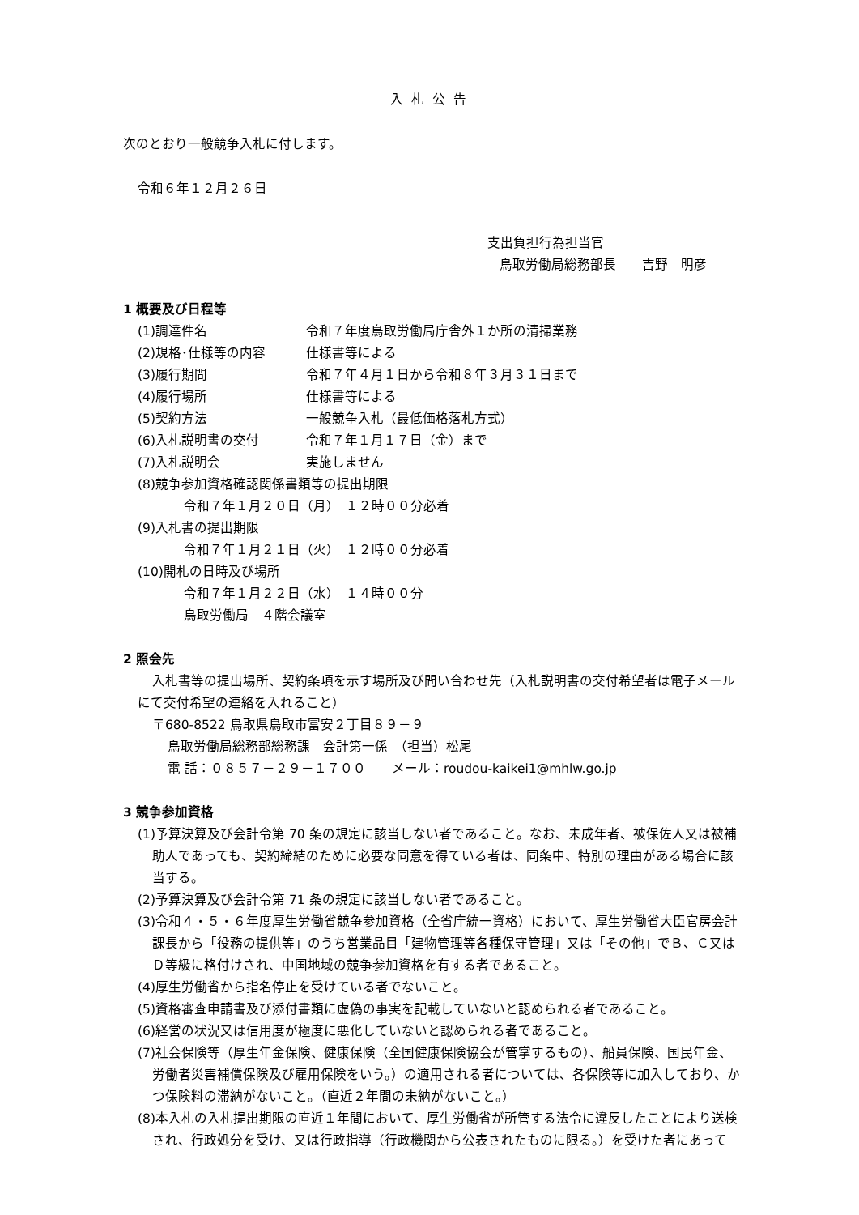入札公告
次のとおり一般競争入札に付します。
令和６年１２月２６日
支出負担行為担当官
鳥取労働局総務部長　　吉野　明彦
1 概要及び日程等
(1)調達件名 令和７年度鳥取労働局庁舎外１か所の清掃業務
(2)規格･仕様等の内容 仕様書等による
(3)履行期間 令和７年４月１日から令和８年３月３１日まで
(4)履行場所 仕様書等による
(5)契約方法 一般競争入札（最低価格落札方式）
(6)入札説明書の交付 令和７年１月１７日（金）まで
(7)入札説明会 実施しません
(8)競争参加資格確認関係書類等の提出期限
令和７年１月２０日（月）　１２時００分必着
(9)入札書の提出期限
令和７年１月２１日（火）　１２時００分必着
(10)開札の日時及び場所
令和７年１月２２日（水）　１４時００分
鳥取労働局　４階会議室
2 照会先
入札書等の提出場所、契約条項を示す場所及び問い合わせ先（入札説明書の交付希望者は電子メールにて交付希望の連絡を入れること）
〒680-8522 鳥取県鳥取市富安２丁目８９－９
鳥取労働局総務部総務課　会計第一係　（担当）松尾
電 話：０８５７－２９－１７００　　メール：roudou-kaikei1@mhlw.go.jp
3 競争参加資格
(1)予算決算及び会計令第 70 条の規定に該当しない者であること。なお、未成年者、被保佐人又は被補助人であっても、契約締結のために必要な同意を得ている者は、同条中、特別の理由がある場合に該当する。
(2)予算決算及び会計令第 71 条の規定に該当しない者であること。
(3)令和４・５・６年度厚生労働省競争参加資格（全省庁統一資格）において、厚生労働省大臣官房会計課長から「役務の提供等」のうち営業品目「建物管理等各種保守管理」又は「その他」でＢ、Ｃ又はＤ等級に格付けされ、中国地域の競争参加資格を有する者であること。
(4)厚生労働省から指名停止を受けている者でないこと。
(5)資格審査申請書及び添付書類に虚偽の事実を記載していないと認められる者であること。
(6)経営の状況又は信用度が極度に悪化していないと認められる者であること。
(7)社会保険等（厚生年金保険、健康保険（全国健康保険協会が管掌するもの）、船員保険、国民年金、労働者災害補償保険及び雇用保険をいう。）の適用される者については、各保険等に加入しており、かつ保険料の滞納がないこと。（直近２年間の未納がないこと。）
(8)本入札の入札提出期限の直近１年間において、厚生労働省が所管する法令に違反したことにより送検され、行政処分を受け、又は行政指導（行政機関から公表されたものに限る。）を受けた者にあって